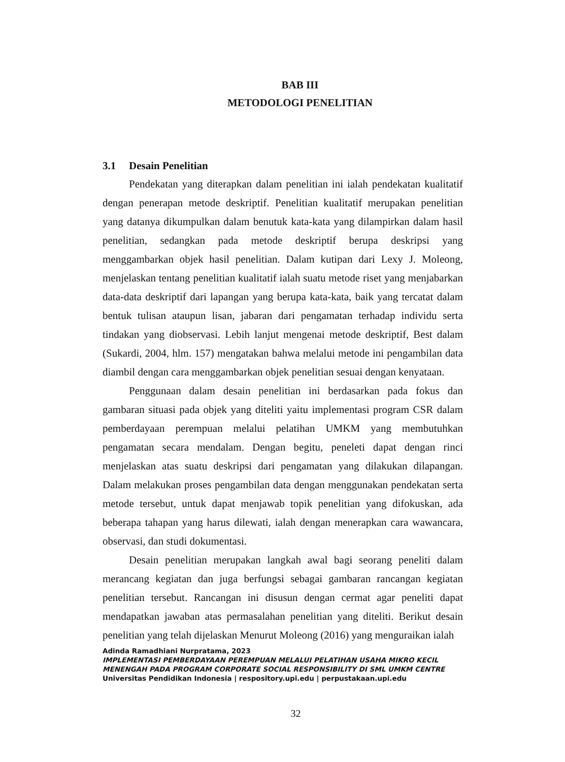BAB III
METODOLOGI PENELITIAN
3.1 Desain Penelitian
Pendekatan yang diterapkan dalam penelitian ini ialah pendekatan kualitatif dengan penerapan metode deskriptif. Penelitian kualitatif merupakan penelitian yang datanya dikumpulkan dalam benutuk kata-kata yang dilampirkan dalam hasil penelitian, sedangkan pada metode deskriptif berupa deskripsi yang menggambarkan objek hasil penelitian. Dalam kutipan dari Lexy J. Moleong, menjelaskan tentang penelitian kualitatif ialah suatu metode riset yang menjabarkan data-data deskriptif dari lapangan yang berupa kata-kata, baik yang tercatat dalam bentuk tulisan ataupun lisan, jabaran dari pengamatan terhadap individu serta tindakan yang diobservasi. Lebih lanjut mengenai metode deskriptif, Best dalam (Sukardi, 2004, hlm. 157) mengatakan bahwa melalui metode ini pengambilan data diambil dengan cara menggambarkan objek penelitian sesuai dengan kenyataan.
Penggunaan dalam desain penelitian ini berdasarkan pada fokus dan gambaran situasi pada objek yang diteliti yaitu implementasi program CSR dalam pemberdayaan perempuan melalui pelatihan UMKM yang membutuhkan pengamatan secara mendalam. Dengan begitu, peneleti dapat dengan rinci menjelaskan atas suatu deskripsi dari pengamatan yang dilakukan dilapangan. Dalam melakukan proses pengambilan data dengan menggunakan pendekatan serta metode tersebut, untuk dapat menjawab topik penelitian yang difokuskan, ada beberapa tahapan yang harus dilewati, ialah dengan menerapkan cara wawancara, observasi, dan studi dokumentasi.
Desain penelitian merupakan langkah awal bagi seorang peneliti dalam merancang kegiatan dan juga berfungsi sebagai gambaran rancangan kegiatan penelitian tersebut. Rancangan ini disusun dengan cermat agar peneliti dapat mendapatkan jawaban atas permasalahan penelitian yang diteliti. Berikut desain penelitian yang telah dijelaskan Menurut Moleong (2016) yang menguraikan ialah
Adinda Ramadhiani Nurpratama, 2023
IMPLEMENTASI PEMBERDAYAAN PEREMPUAN MELALUI PELATIHAN USAHA MIKRO KECIL
MENENGAH PADA PROGRAM CORPORATE SOCIAL RESPONSIBILITY DI SML UMKM CENTRE
Universitas Pendidikan Indonesia | respository.upi.edu | perpustakaan.upi.edu
32